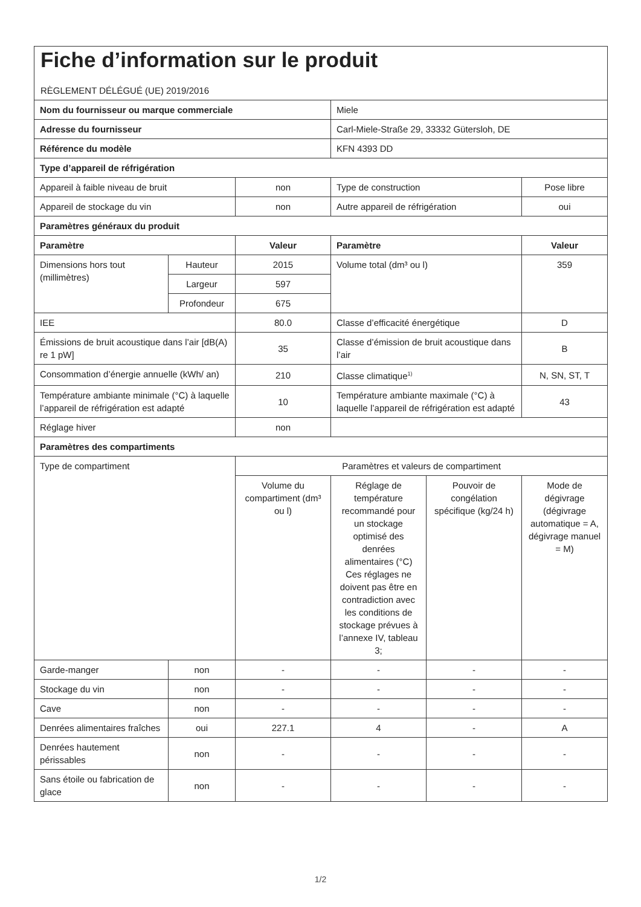| Fiche d’information sur le produit RÈGLEMENT DÉLÉGUÉ (UE) 2019/2016 | | | | | |
| Nom du fournisseur ou marque commerciale | | | Miele | | |
| Adresse du fournisseur | | | Carl-Miele-Straße 29, 33332 Gütersloh, DE | | |
| Référence du modèle | | | KFN 4393 DD | | |
| Type d’appareil de réfrigération | | | | | |
| Appareil à faible niveau de bruit | | non | Type de construction | | Pose libre |
| Appareil de stockage du vin | | non | Autre appareil de réfrigération | | oui |
| Paramètres généraux du produit | | | | | |
| Paramètre | | Valeur | Paramètre | | Valeur |
| Dimensions hors tout (millimètres) | Hauteur | 2015 | Volume total (dm³ ou l) | | 359 |
| | Largeur | 597 | | | |
| | Profondeur | 675 | | | |
| IEE | | 80.0 | Classe d’efficacité énergétique | | D |
| Émissions de bruit acoustique dans l’air [dB(A) re 1 pW] | | 35 | Classe d’émission de bruit acoustique dans l’air | | B |
| Consommation d’énergie annuelle (kWh/ an) | | 210 | Classe climatique<sup>1)</sup> | | N, SN, ST, T |
| Température ambiante minimale (°C) à laquelle l’appareil de réfrigération est adapté | | 10 | Température ambiante maximale (°C) à laquelle l’appareil de réfrigération est adapté | | 43 |
| Réglage hiver | | non | | | |
| Paramètres des compartiments | | | | | |
| Type de compartiment | | Paramètres et valeurs de compartiment | | | |
| | | Volume du compartiment (dm³ ou l) | Réglage de température recommandé pour un stockage optimisé des denrées alimentaires (°C) Ces réglages ne doivent pas être en contradiction avec les conditions de stockage prévues à l’annexe IV, tableau 3; | Pouvoir de congélation spécifique (kg/24 h) | Mode de dégivrage (dégivrage automatique = A, dégivrage manuel = M) |
| Garde-manger | non | - | - | - | - |
| Stockage du vin | non | - | - | - | - |
| Cave | non | - | - | - | - |
| Denrées alimentaires fraîches | oui | 227.1 | 4 | - | A |
| Denrées hautement périssables | non | - | - | - | - |
| Sans étoile ou fabrication de glace | non | - | - | - | - |
1/2